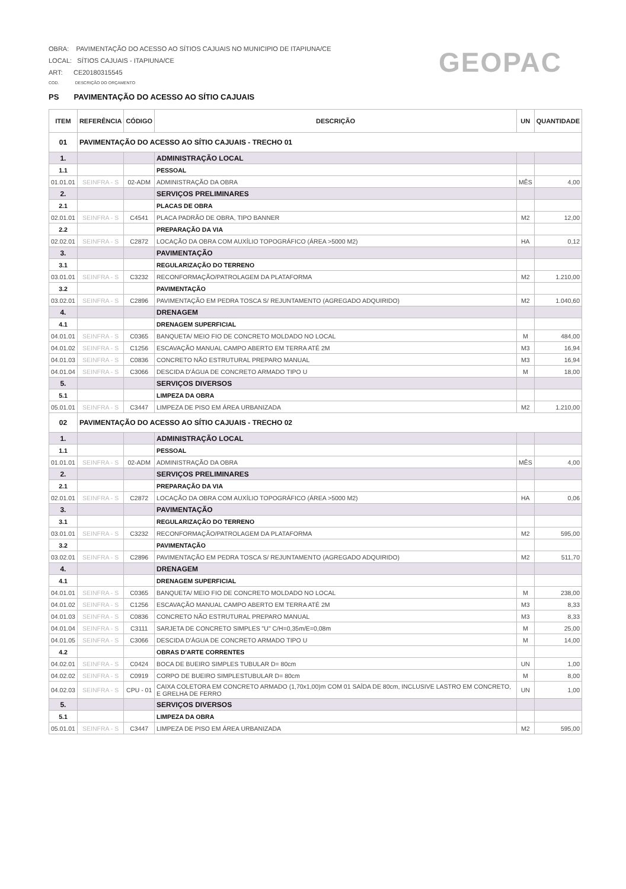OBRA: PAVIMENTAÇÃO DO ACESSO AO SÍTIOS CAJUAIS NO MUNICIPIO DE ITAPIUNA/CE
LOCAL: SÍTIOS CAJUAIS - ITAPIUNA/CE
ART: CE20180315545
COD. DESCRIÇÃO DO ORÇAMENTO
PS PAVIMENTAÇÃO DO ACESSO AO SÍTIO CAJUAIS
GEOPAC
| ITEM | REFERÊNCIA | CÓDIGO | DESCRIÇÃO | UN | QUANTIDADE |
| --- | --- | --- | --- | --- | --- |
| 01 | PAVIMENTAÇÃO DO ACESSO AO SÍTIO CAJUAIS - TRECHO 01 | | | | |
| 1. | | | ADMINISTRAÇÃO LOCAL | | |
| 1.1 | | | PESSOAL | | |
| 01.01.01 | SEINFRA - S | 02-ADM | ADMINISTRAÇÃO DA OBRA | MÊS | 4,00 |
| 2. | | | SERVIÇOS PRELIMINARES | | |
| 2.1 | | | PLACAS DE OBRA | | |
| 02.01.01 | SEINFRA - S | C4541 | PLACA PADRÃO DE OBRA, TIPO BANNER | M2 | 12,00 |
| 2.2 | | | PREPARAÇÃO DA VIA | | |
| 02.02.01 | SEINFRA - S | C2872 | LOCAÇÃO DA OBRA COM AUXÍLIO TOPOGRÁFICO (ÁREA >5000 M2) | HA | 0,12 |
| 3. | | | PAVIMENTAÇÃO | | |
| 3.1 | | | REGULARIZAÇÃO DO TERRENO | | |
| 03.01.01 | SEINFRA - S | C3232 | RECONFORMAÇÃO/PATROLAGEM DA PLATAFORMA | M2 | 1.210,00 |
| 3.2 | | | PAVIMENTAÇÃO | | |
| 03.02.01 | SEINFRA - S | C2896 | PAVIMENTAÇÃO EM PEDRA TOSCA S/ REJUNTAMENTO (AGREGADO ADQUIRIDO) | M2 | 1.040,60 |
| 4. | | | DRENAGEM | | |
| 4.1 | | | DRENAGEM SUPERFICIAL | | |
| 04.01.01 | SEINFRA - S | C0365 | BANQUETA/ MEIO FIO DE CONCRETO MOLDADO NO LOCAL | M | 484,00 |
| 04.01.02 | SEINFRA - S | C1256 | ESCAVAÇÃO MANUAL CAMPO ABERTO EM TERRA ATÉ 2M | M3 | 16,94 |
| 04.01.03 | SEINFRA - S | C0836 | CONCRETO NÃO ESTRUTURAL PREPARO MANUAL | M3 | 16,94 |
| 04.01.04 | SEINFRA - S | C3066 | DESCIDA D'ÁGUA DE CONCRETO ARMADO TIPO U | M | 18,00 |
| 5. | | | SERVIÇOS DIVERSOS | | |
| 5.1 | | | LIMPEZA DA OBRA | | |
| 05.01.01 | SEINFRA - S | C3447 | LIMPEZA DE PISO EM ÁREA URBANIZADA | M2 | 1.210,00 |
| 02 | PAVIMENTAÇÃO DO ACESSO AO SÍTIO CAJUAIS - TRECHO 02 | | | | |
| 1. | | | ADMINISTRAÇÃO LOCAL | | |
| 1.1 | | | PESSOAL | | |
| 01.01.01 | SEINFRA - S | 02-ADM | ADMINISTRAÇÃO DA OBRA | MÊS | 4,00 |
| 2. | | | SERVIÇOS PRELIMINARES | | |
| 2.1 | | | PREPARAÇÃO DA VIA | | |
| 02.01.01 | SEINFRA - S | C2872 | LOCAÇÃO DA OBRA COM AUXÍLIO TOPOGRÁFICO (ÁREA >5000 M2) | HA | 0,06 |
| 3. | | | PAVIMENTAÇÃO | | |
| 3.1 | | | REGULARIZAÇÃO DO TERRENO | | |
| 03.01.01 | SEINFRA - S | C3232 | RECONFORMAÇÃO/PATROLAGEM DA PLATAFORMA | M2 | 595,00 |
| 3.2 | | | PAVIMENTAÇÃO | | |
| 03.02.01 | SEINFRA - S | C2896 | PAVIMENTAÇÃO EM PEDRA TOSCA S/ REJUNTAMENTO (AGREGADO ADQUIRIDO) | M2 | 511,70 |
| 4. | | | DRENAGEM | | |
| 4.1 | | | DRENAGEM SUPERFICIAL | | |
| 04.01.01 | SEINFRA - S | C0365 | BANQUETA/ MEIO FIO DE CONCRETO MOLDADO NO LOCAL | M | 238,00 |
| 04.01.02 | SEINFRA - S | C1256 | ESCAVAÇÃO MANUAL CAMPO ABERTO EM TERRA ATÉ 2M | M3 | 8,33 |
| 04.01.03 | SEINFRA - S | C0836 | CONCRETO NÃO ESTRUTURAL PREPARO MANUAL | M3 | 8,33 |
| 04.01.04 | SEINFRA - S | C3111 | SARJETA DE CONCRETO SIMPLES "U" C/H=0,35m/E=0,08m | M | 25,00 |
| 04.01.05 | SEINFRA - S | C3066 | DESCIDA D'ÁGUA DE CONCRETO ARMADO TIPO U | M | 14,00 |
| 4.2 | | | OBRAS D'ARTE CORRENTES | | |
| 04.02.01 | SEINFRA - S | C0424 | BOCA DE BUEIRO SIMPLES TUBULAR D= 80cm | UN | 1,00 |
| 04.02.02 | SEINFRA - S | C0919 | CORPO DE BUEIRO SIMPLESTUBULAR D= 80cm | M | 8,00 |
| 04.02.03 | SEINFRA - S | CPU - 01 | CAIXA COLETORA EM CONCRETO ARMADO (1,70x1,00)m COM 01 SAÍDA DE 80cm, INCLUSIVE LASTRO EM CONCRETO, E GRELHA DE FERRO | UN | 1,00 |
| 5. | | | SERVIÇOS DIVERSOS | | |
| 5.1 | | | LIMPEZA DA OBRA | | |
| 05.01.01 | SEINFRA - S | C3447 | LIMPEZA DE PISO EM ÁREA URBANIZADA | M2 | 595,00 |